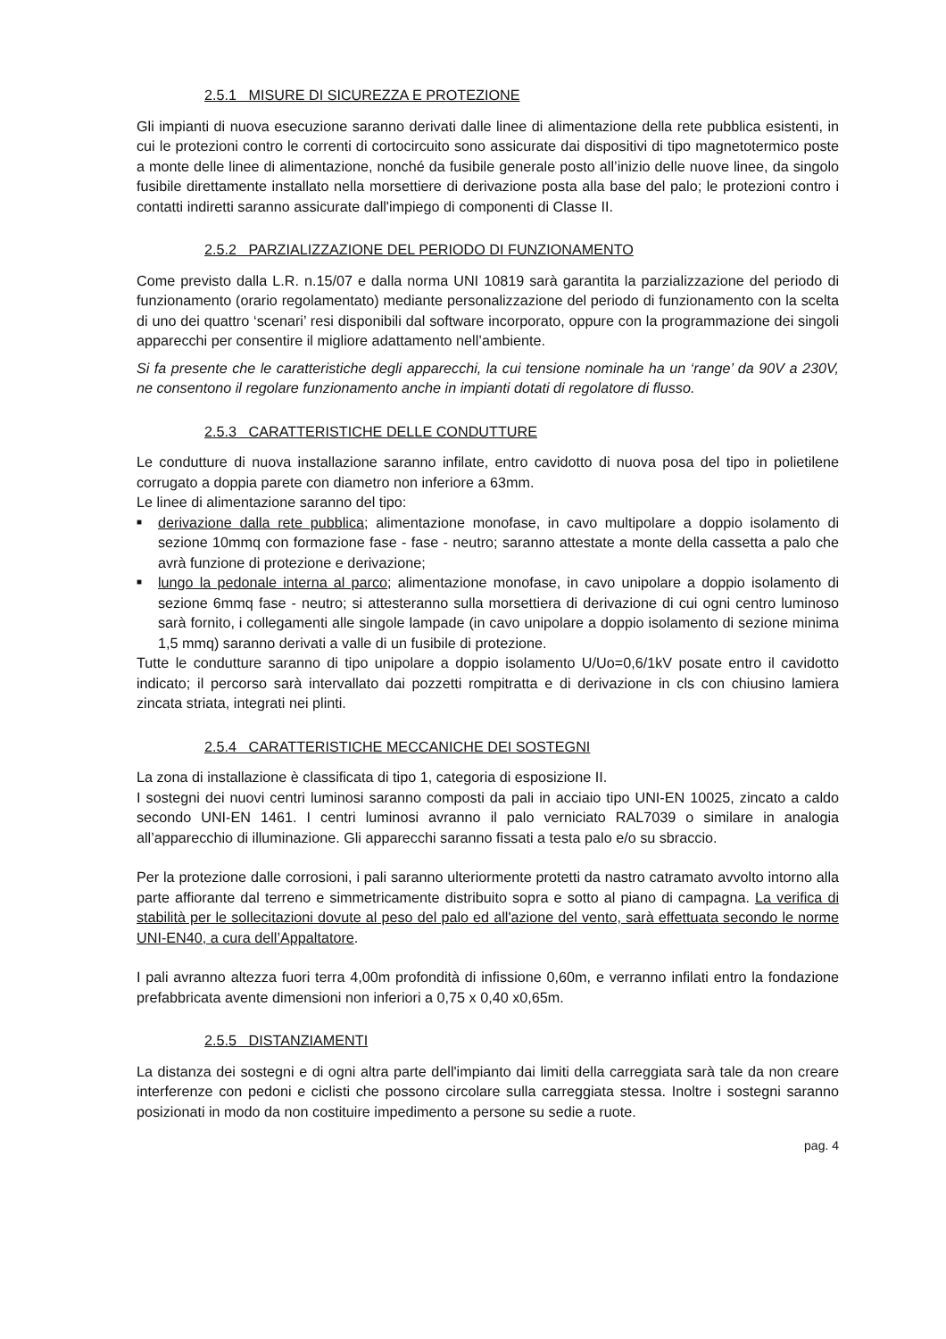2.5.1 MISURE DI SICUREZZA E PROTEZIONE
Gli impianti di nuova esecuzione saranno derivati dalle linee di alimentazione della rete pubblica esistenti, in cui le protezioni contro le correnti di cortocircuito sono assicurate dai dispositivi di tipo magnetotermico poste a monte delle linee di alimentazione, nonché da fusibile generale posto all’inizio delle nuove linee, da singolo fusibile direttamente installato nella morsettiere di derivazione posta alla base del palo; le protezioni contro i contatti indiretti saranno assicurate dall'impiego di componenti di Classe II.
2.5.2 PARZIALIZZAZIONE DEL PERIODO DI FUNZIONAMENTO
Come previsto dalla L.R. n.15/07 e dalla norma UNI 10819 sarà garantita la parzializzazione del periodo di funzionamento (orario regolamentato) mediante personalizzazione del periodo di funzionamento con la scelta di uno dei quattro ‘scenari’ resi disponibili dal software incorporato, oppure con la programmazione dei singoli apparecchi per consentire il migliore adattamento nell’ambiente.
Si fa presente che le caratteristiche degli apparecchi, la cui tensione nominale ha un ‘range’ da 90V a 230V, ne consentono il regolare funzionamento anche in impianti dotati di regolatore di flusso.
2.5.3 CARATTERISTICHE DELLE CONDUTTURE
Le condutture di nuova installazione saranno infilate, entro cavidotto di nuova posa del tipo in polietilene corrugato a doppia parete con diametro non inferiore a 63mm.
Le linee di alimentazione saranno del tipo:
■ derivazione dalla rete pubblica; alimentazione monofase, in cavo multipolare a doppio isolamento di sezione 10mmq con formazione fase - fase - neutro; saranno attestate a monte della cassetta a palo che avrà funzione di protezione e derivazione;
■ lungo la pedonale interna al parco; alimentazione monofase, in cavo unipolare a doppio isolamento di sezione 6mmq fase - neutro; si attesteranno sulla morsettiera di derivazione di cui ogni centro luminoso sarà fornito, i collegamenti alle singole lampade (in cavo unipolare a doppio isolamento di sezione minima 1,5 mmq) saranno derivati a valle di un fusibile di protezione.
Tutte le condutture saranno di tipo unipolare a doppio isolamento U/Uo=0,6/1kV posate entro il cavidotto indicato; il percorso sarà intervallato dai pozzetti rompitratta e di derivazione in cls con chiusino lamiera zincata striata, integrati nei plinti.
2.5.4 CARATTERISTICHE MECCANICHE DEI SOSTEGNI
La zona di installazione è classificata di tipo 1, categoria di esposizione II.
I sostegni dei nuovi centri luminosi saranno composti da pali in acciaio tipo UNI-EN 10025, zincato a caldo secondo UNI-EN 1461. I centri luminosi avranno il palo verniciato RAL7039 o similare in analogia all’apparecchio di illuminazione. Gli apparecchi saranno fissati a testa palo e/o su sbraccio.
Per la protezione dalle corrosioni, i pali saranno ulteriormente protetti da nastro catramato avvolto intorno alla parte affiorante dal terreno e simmetricamente distribuito sopra e sotto al piano di campagna. La verifica di stabilità per le sollecitazioni dovute al peso del palo ed all'azione del vento, sarà effettuata secondo le norme UNI-EN40, a cura dell’Appaltatore.
I pali avranno altezza fuori terra 4,00m profondità di infissione 0,60m, e verranno infilati entro la fondazione prefabbricata avente dimensioni non inferiori a 0,75 x 0,40 x0,65m.
2.5.5 DISTANZIAMENTI
La distanza dei sostegni e di ogni altra parte dell'impianto dai limiti della carreggiata sarà tale da non creare interferenze con pedoni e ciclisti che possono circolare sulla carreggiata stessa. Inoltre i sostegni saranno posizionati in modo da non costituire impedimento a persone su sedie a ruote.
pag. 4